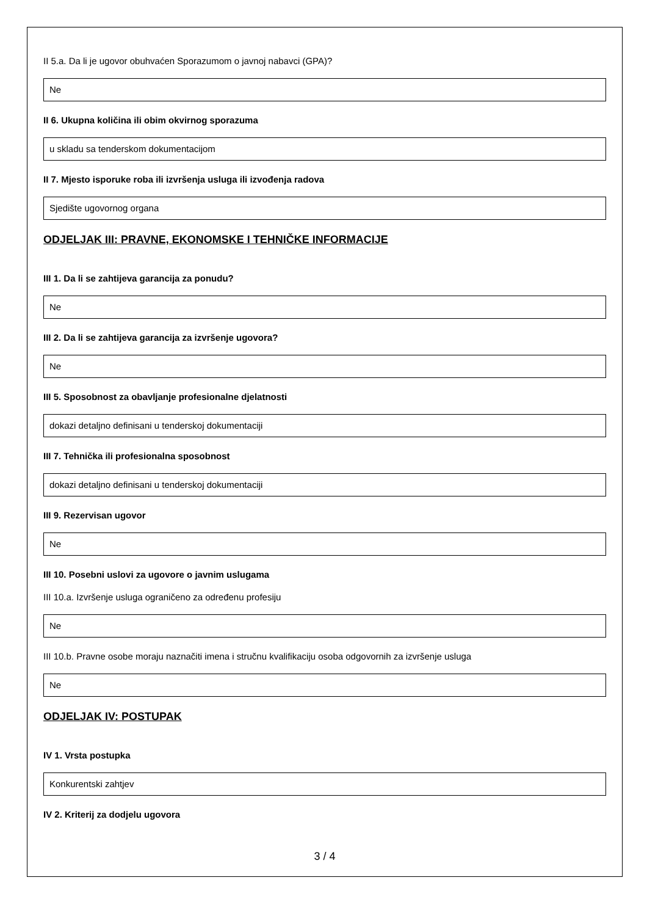II 5.a. Da li je ugovor obuhvaćen Sporazumom o javnoj nabavci (GPA)?
Ne
II 6. Ukupna količina ili obim okvirnog sporazuma
u skladu sa tenderskom dokumentacijom
II 7. Mjesto isporuke roba ili izvršenja usluga ili izvođenja radova
Sjedište ugovornog organa
ODJELJAK III: PRAVNE, EKONOMSKE I TEHNIČKE INFORMACIJE
III 1. Da li se zahtijeva garancija za ponudu?
Ne
III 2. Da li se zahtijeva garancija za izvršenje ugovora?
Ne
III 5. Sposobnost za obavljanje profesionalne djelatnosti
dokazi detaljno definisani u tenderskoj dokumentaciji
III 7. Tehnička ili profesionalna sposobnost
dokazi detaljno definisani u tenderskoj dokumentaciji
III 9. Rezervisan ugovor
Ne
III 10. Posebni uslovi za ugovore o javnim uslugama
III 10.a. Izvršenje usluga ograničeno za određenu profesiju
Ne
III 10.b. Pravne osobe moraju naznačiti imena i stručnu kvalifikaciju osoba odgovornih za izvršenje usluga
Ne
ODJELJAK IV: POSTUPAK
IV 1. Vrsta postupka
Konkurentski zahtjev
IV 2. Kriterij za dodjelu ugovora
3 / 4